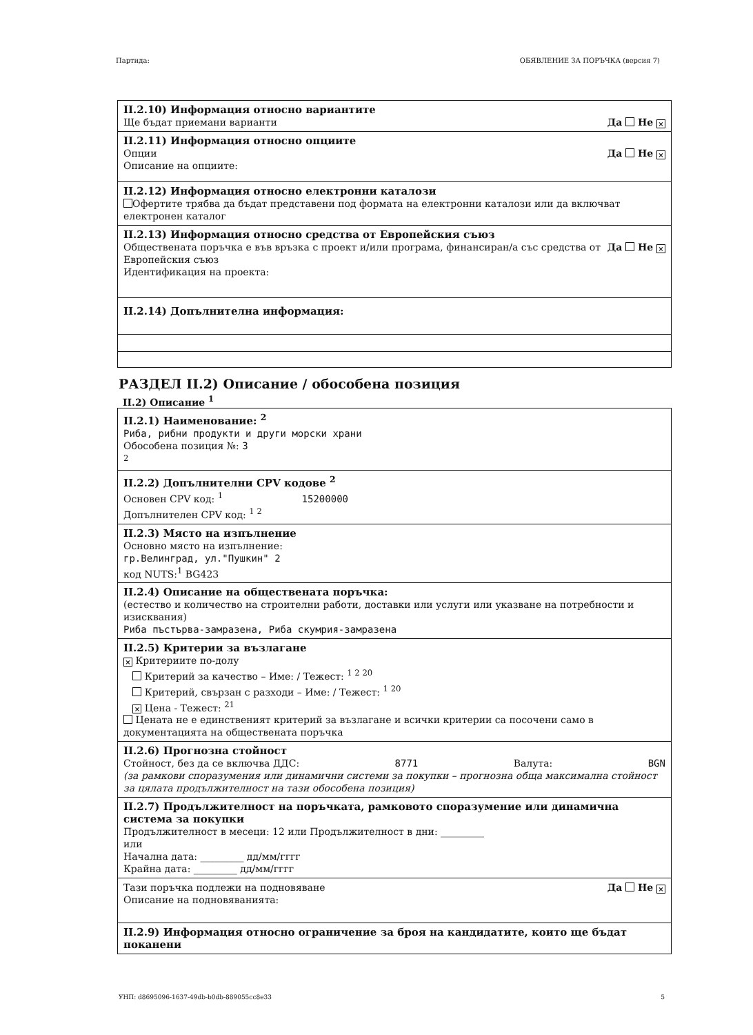Партида: ОБЯВЛЕНИЕ ЗА ПОРЪЧКА (версия 7)
II.2.10) Информация относно вариантите
Ще бъдат приемани варианти Да Не ×
II.2.11) Информация относно опциите
Опции Да Не ×
Описание на опциите:
II.2.12) Информация относно електронни каталози
Офертите трябва да бъдат представени под формата на електронни каталози или да включват електронен каталог
II.2.13) Информация относно средства от Европейския съюз
Обществената поръчка е във връзка с проект и/или програма, финансиран/а със средства от Европейския съюз Да Не ×
Идентификация на проекта:
II.2.14) Допълнителна информация:
РАЗДЕЛ II.2) Описание / обособена позиция
II.2) Описание <sup>1</sup>
II.2.1) Наименование: <sup>2</sup>
Риба, рибни продукти и други морски храни
Обособена позиция №: 3
<sup>2</sup>
II.2.2) Допълнителни CPV кодове <sup>2</sup>
Основен CPV код: <sup>1</sup> 15200000
Допълнителен CPV код: <sup>1 2</sup>
II.2.3) Място на изпълнение
Основно място на изпълнение:
гр.Велинград, ул."Пушкин" 2
код NUTS:<sup>1</sup> BG423
II.2.4) Описание на обществената поръчка:
(естество и количество на строителни работи, доставки или услуги или указване на потребности и изисквания)
Риба пъстърва-замразена, Риба скумрия-замразена
II.2.5) Критерии за възлагане
× Критериите по-долу
Критерий за качество – Име: / Тежест: <sup>1 2 20</sup>
Критерий, свързан с разходи – Име: / Тежест: <sup>1 20</sup>
× Цена - Тежест: <sup>21</sup>
Цената не е единственият критерий за възлагане и всички критерии са посочени само в документацията на обществената поръчка
II.2.6) Прогнозна стойност
Стойност, без да се включва ДДС: 8771 Валута: BGN
(за рамкови споразумения или динамични системи за покупки – прогнозна обща максимална стойност за цялата продължителност на тази обособена позиция)
II.2.7) Продължителност на поръчката, рамковото споразумение или динамична система за покупки
Продължителност в месеци: 12 или Продължителност в дни: _________
или
Начална дата: _________ дд/мм/гггг
Крайна дата: _________ дд/мм/гггг
Тази поръчка подлежи на подновяване Да Не ×
Описание на подновяванията:
II.2.9) Информация относно ограничение за броя на кандидатите, които ще бъдат поканени
УНП: d8695096-1637-49db-b0db-889055cc8e33 5